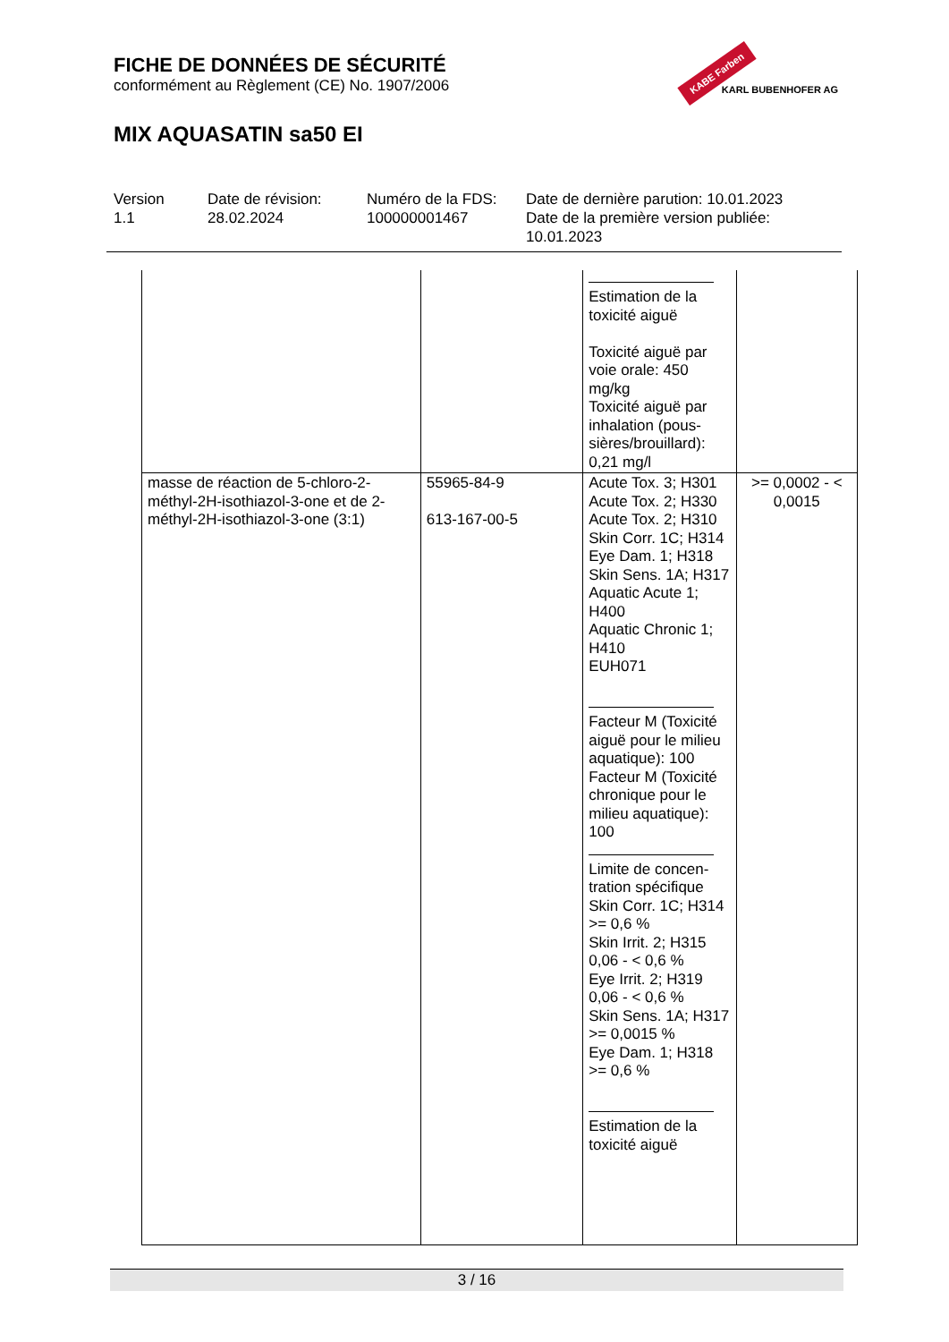FICHE DE DONNÉES DE SÉCURITÉ
conformément au Règlement (CE) No. 1907/2006
MIX AQUASATIN sa50 EI
KABE Farben
KARL BUBENHOFER AG
Version
1.1
Date de révision:
28.02.2024
Numéro de la FDS:
100000001467
Date de dernière parution: 10.01.2023
Date de la première version publiée:
10.01.2023
| | | Estimation de la toxicité aiguë Toxicité aiguë par voie orale: 450 mg/kg Toxicité aiguë par inhalation (pous-sières/brouillard): 0,21 mg/l | |
| masse de réaction de 5-chloro-2-méthyl-2H-isothiazol-3-one et de 2-méthyl-2H-isothiazol-3-one (3:1) | 55965-84-9 613-167-00-5 | Acute Tox. 3; H301 Acute Tox. 2; H330 Acute Tox. 2; H310 Skin Corr. 1C; H314 Eye Dam. 1; H318 Skin Sens. 1A; H317 Aquatic Acute 1; H400 Aquatic Chronic 1; H410 EUH071 Facteur M (Toxicité aiguë pour le milieu aquatique): 100 Facteur M (Toxicité chronique pour le milieu aquatique): 100 Limite de concen-tration spécifique Skin Corr. 1C; H314 >= 0,6 % Skin Irrit. 2; H315 0,06 - < 0,6 % Eye Irrit. 2; H319 0,06 - < 0,6 % Skin Sens. 1A; H317 >= 0,0015 % Eye Dam. 1; H318 >= 0,6 % Estimation de la toxicité aiguë | >= 0,0002 - < 0,0015 |
3 / 16